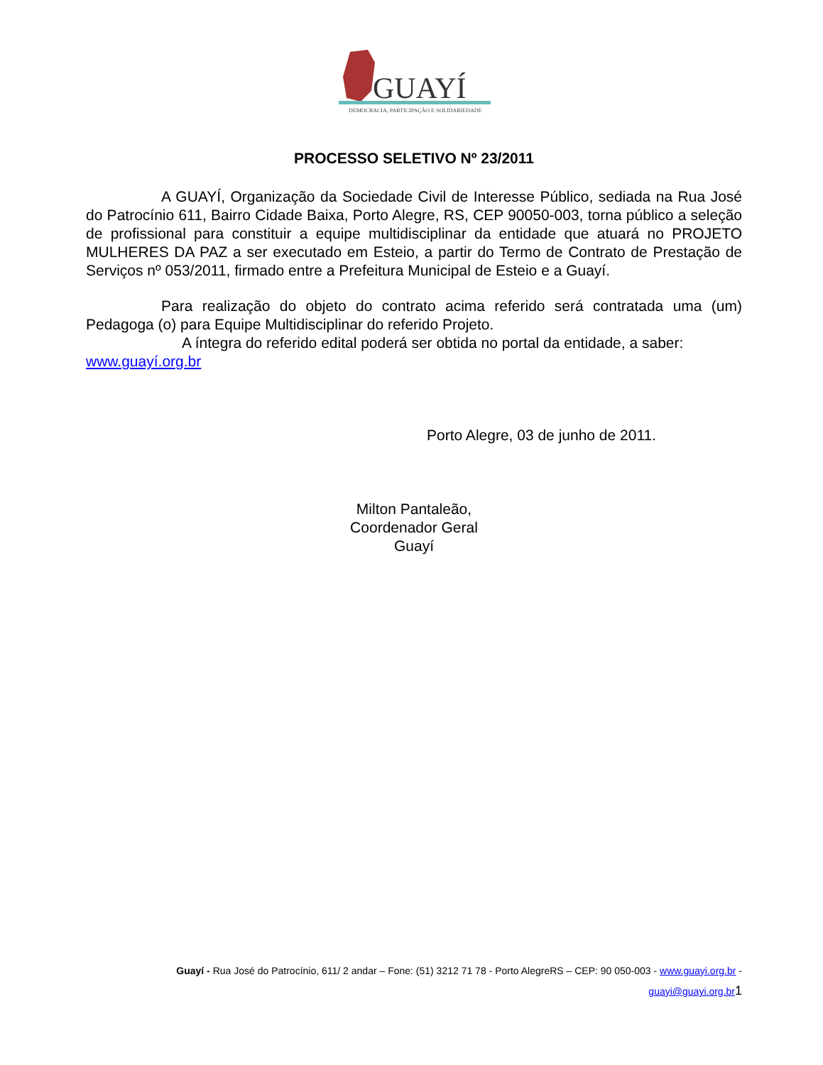GUAYÍ
DEMOCRACIA, PARTICIPAÇÃO E SOLIDARIEDADE
PROCESSO SELETIVO Nº 23/2011
A GUAYÍ, Organização da Sociedade Civil de Interesse Público, sediada na Rua José do Patrocínio 611, Bairro Cidade Baixa, Porto Alegre, RS, CEP 90050-003, torna público a seleção de profissional para constituir a equipe multidisciplinar da entidade que atuará no PROJETO MULHERES DA PAZ a ser executado em Esteio, a partir do Termo de Contrato de Prestação de Serviços nº 053/2011, firmado entre a Prefeitura Municipal de Esteio e a Guayí.
Para realização do objeto do contrato acima referido será contratada uma (um) Pedagoga (o) para Equipe Multidisciplinar do referido Projeto.
A íntegra do referido edital poderá ser obtida no portal da entidade, a saber: www.guayí.org.br
Porto Alegre, 03 de junho de 2011.
Milton Pantaleão,
Coordenador Geral
Guayí
Guayí - Rua José do Patrocínio, 611/ 2 andar – Fone: (51) 3212 71 78 - Porto AlegreRS – CEP: 90 050-003 - www.guayi.org.br -
guayi@guayi.org.br 1